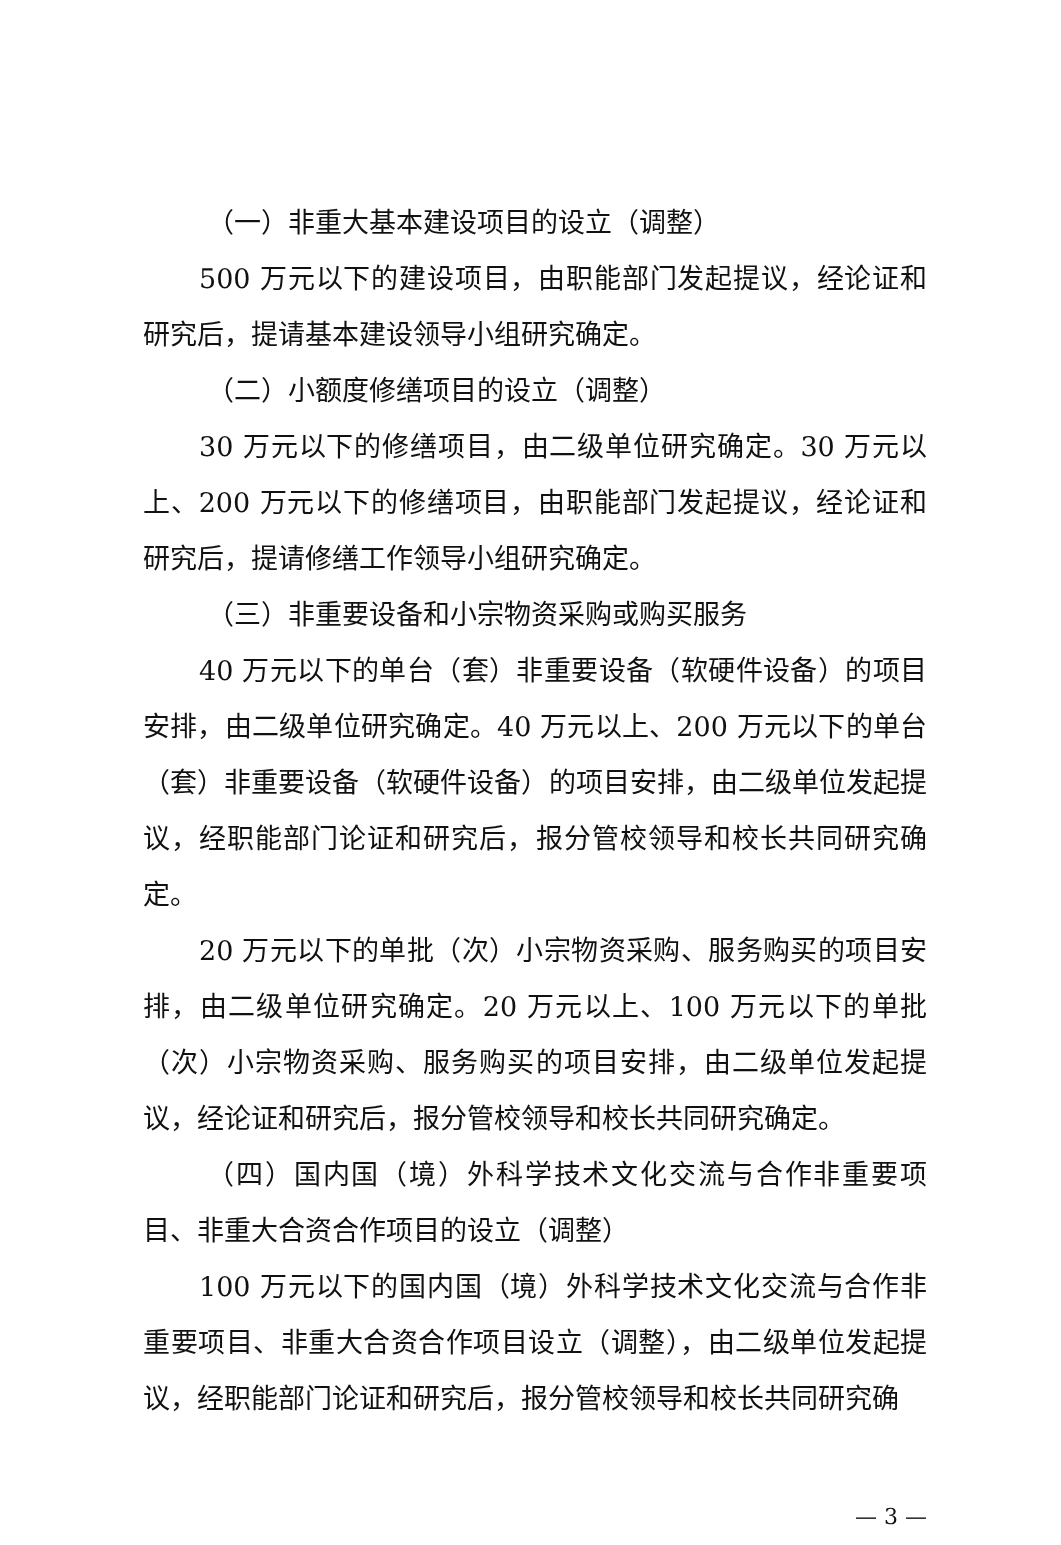（一）非重大基本建设项目的设立（调整）
500 万元以下的建设项目，由职能部门发起提议，经论证和研究后，提请基本建设领导小组研究确定。
（二）小额度修缮项目的设立（调整）
30 万元以下的修缮项目，由二级单位研究确定。30 万元以上、200 万元以下的修缮项目，由职能部门发起提议，经论证和研究后，提请修缮工作领导小组研究确定。
（三）非重要设备和小宗物资采购或购买服务
40 万元以下的单台（套）非重要设备（软硬件设备）的项目安排，由二级单位研究确定。40 万元以上、200 万元以下的单台（套）非重要设备（软硬件设备）的项目安排，由二级单位发起提议，经职能部门论证和研究后，报分管校领导和校长共同研究确定。
20 万元以下的单批（次）小宗物资采购、服务购买的项目安排，由二级单位研究确定。20 万元以上、100 万元以下的单批（次）小宗物资采购、服务购买的项目安排，由二级单位发起提议，经论证和研究后，报分管校领导和校长共同研究确定。
（四）国内国（境）外科学技术文化交流与合作非重要项目、非重大合资合作项目的设立（调整）
100 万元以下的国内国（境）外科学技术文化交流与合作非重要项目、非重大合资合作项目设立（调整），由二级单位发起提议，经职能部门论证和研究后，报分管校领导和校长共同研究确
— 3 —